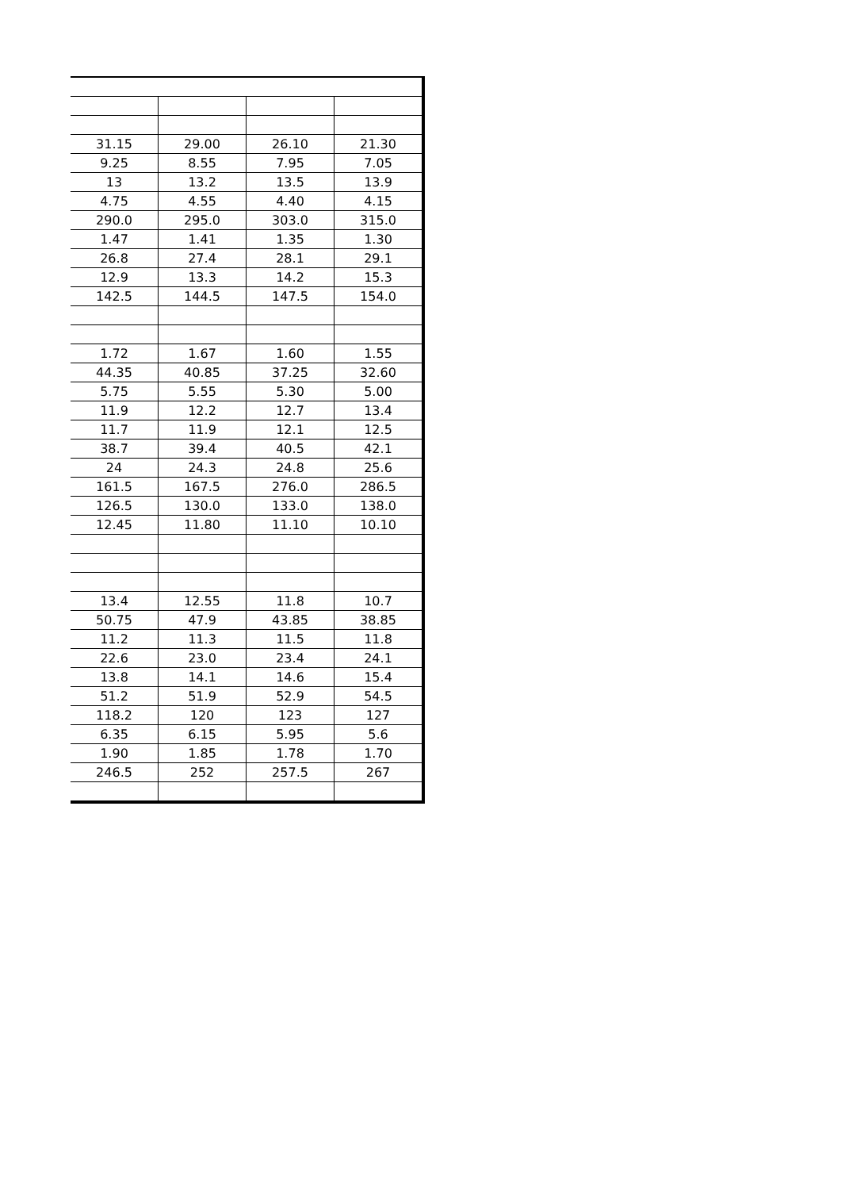| 31.15 | 29.00 | 26.10 | 21.30 |
| 9.25 | 8.55 | 7.95 | 7.05 |
| 13 | 13.2 | 13.5 | 13.9 |
| 4.75 | 4.55 | 4.40 | 4.15 |
| 290.0 | 295.0 | 303.0 | 315.0 |
| 1.47 | 1.41 | 1.35 | 1.30 |
| 26.8 | 27.4 | 28.1 | 29.1 |
| 12.9 | 13.3 | 14.2 | 15.3 |
| 142.5 | 144.5 | 147.5 | 154.0 |
| 1.72 | 1.67 | 1.60 | 1.55 |
| 44.35 | 40.85 | 37.25 | 32.60 |
| 5.75 | 5.55 | 5.30 | 5.00 |
| 11.9 | 12.2 | 12.7 | 13.4 |
| 11.7 | 11.9 | 12.1 | 12.5 |
| 38.7 | 39.4 | 40.5 | 42.1 |
| 24 | 24.3 | 24.8 | 25.6 |
| 161.5 | 167.5 | 276.0 | 286.5 |
| 126.5 | 130.0 | 133.0 | 138.0 |
| 12.45 | 11.80 | 11.10 | 10.10 |
| 13.4 | 12.55 | 11.8 | 10.7 |
| 50.75 | 47.9 | 43.85 | 38.85 |
| 11.2 | 11.3 | 11.5 | 11.8 |
| 22.6 | 23.0 | 23.4 | 24.1 |
| 13.8 | 14.1 | 14.6 | 15.4 |
| 51.2 | 51.9 | 52.9 | 54.5 |
| 118.2 | 120 | 123 | 127 |
| 6.35 | 6.15 | 5.95 | 5.6 |
| 1.90 | 1.85 | 1.78 | 1.70 |
| 246.5 | 252 | 257.5 | 267 |